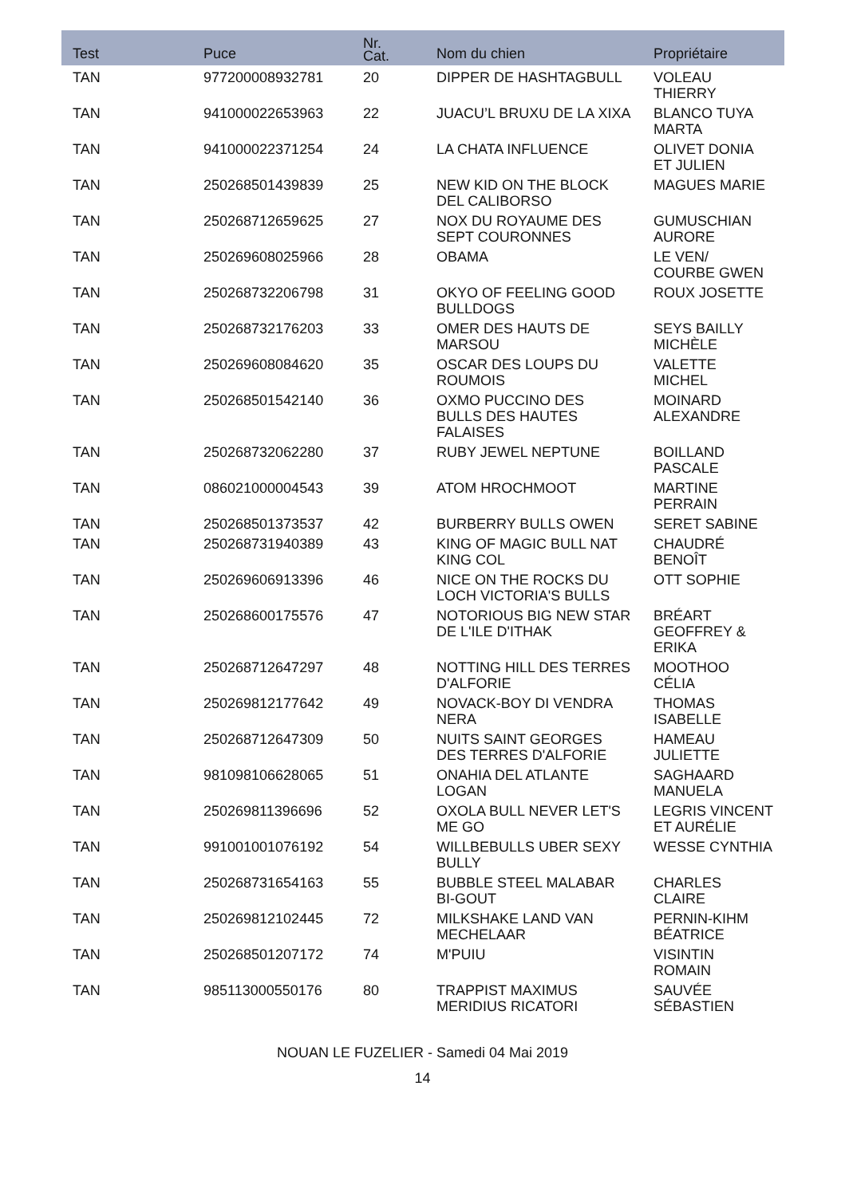| Test | Puce | Nr. Cat. | Nom du chien | Propriétaire |
| --- | --- | --- | --- | --- |
| TAN | 977200008932781 | 20 | DIPPER DE HASHTAGBULL | VOLEAU THIERRY |
| TAN | 941000022653963 | 22 | JUACU’L BRUXU DE LA XIXA | BLANCO TUYA MARTA |
| TAN | 941000022371254 | 24 | LA CHATA INFLUENCE | OLIVET DONIA ET JULIEN |
| TAN | 250268501439839 | 25 | NEW KID ON THE BLOCK DEL CALIBORSO | MAGUES MARIE |
| TAN | 250268712659625 | 27 | NOX DU ROYAUME DES SEPT COURONNES | GUMUSCHIAN AURORE |
| TAN | 250269608025966 | 28 | OBAMA | LE VEN/ COURBE GWEN |
| TAN | 250268732206798 | 31 | OKYO OF FEELING GOOD BULLDOGS | ROUX JOSETTE |
| TAN | 250268732176203 | 33 | OMER DES HAUTS DE MARSOU | SEYS BAILLY MICHÈLE |
| TAN | 250269608084620 | 35 | OSCAR DES LOUPS DU ROUMOIS | VALETTE MICHEL |
| TAN | 250268501542140 | 36 | OXMO PUCCINO DES BULLS DES HAUTES FALAISES | MOINARD ALEXANDRE |
| TAN | 250268732062280 | 37 | RUBY JEWEL NEPTUNE | BOILLAND PASCALE |
| TAN | 086021000004543 | 39 | ATOM HROCHMOOT | MARTINE PERRAIN |
| TAN | 250268501373537 | 42 | BURBERRY BULLS OWEN | SERET SABINE |
| TAN | 250268731940389 | 43 | KING OF MAGIC BULL NAT KING COL | CHAUDRÉ BENOÎT |
| TAN | 250269606913396 | 46 | NICE ON THE ROCKS DU LOCH VICTORIA'S BULLS | OTT SOPHIE |
| TAN | 250268600175576 | 47 | NOTORIOUS BIG NEW STAR DE L'ILE D'ITHAK | BRÉART GEOFFREY & ERIKA |
| TAN | 250268712647297 | 48 | NOTTING HILL DES TERRES D'ALFORIE | MOOTHOO CÉLIA |
| TAN | 250269812177642 | 49 | NOVACK-BOY DI VENDRA NERA | THOMAS ISABELLE |
| TAN | 250268712647309 | 50 | NUITS SAINT GEORGES DES TERRES D'ALFORIE | HAMEAU JULIETTE |
| TAN | 981098106628065 | 51 | ONAHIA DEL ATLANTE LOGAN | SAGHAARD MANUELA |
| TAN | 250269811396696 | 52 | OXOLA BULL NEVER LET'S ME GO | LEGRIS VINCENT ET AURÉLIE |
| TAN | 991001001076192 | 54 | WILLBEBULLS UBER SEXY BULLY | WESSE CYNTHIA |
| TAN | 250268731654163 | 55 | BUBBLE STEEL MALABAR BI-GOUT | CHARLES CLAIRE |
| TAN | 250269812102445 | 72 | MILKSHAKE LAND VAN MECHELAAR | PERNIN-KIHM BÉATRICE |
| TAN | 250268501207172 | 74 | M'PUIU | VISINTIN ROMAIN |
| TAN | 985113000550176 | 80 | TRAPPIST MAXIMUS MERIDIUS RICATORI | SAUVÉE SÉBASTIEN |
NOUAN LE FUZELIER - Samedi 04 Mai 2019
14